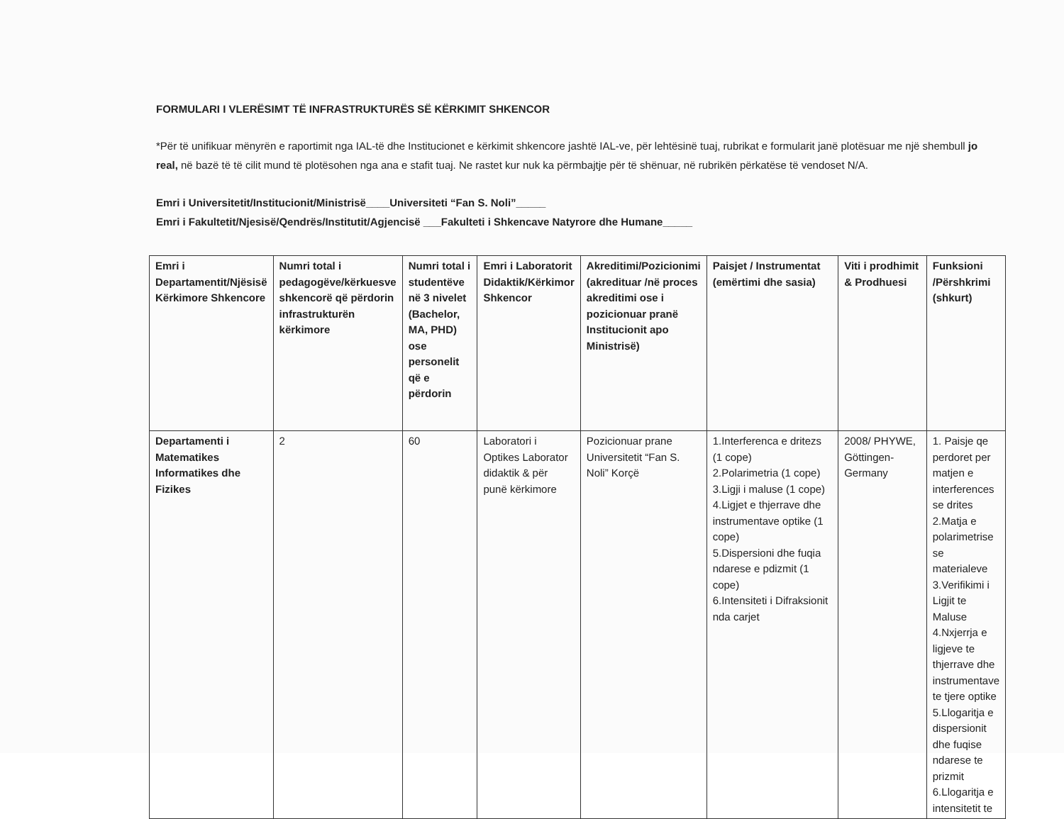FORMULARI I VLERËSIMT TË INFRASTRUKTURËS SË KËRKIMIT SHKENCOR
*Për të unifikuar mënyrën e raportimit nga IAL-të dhe Institucionet e kërkimit shkencore jashtë IAL-ve, për lehtësinë tuaj, rubrikat e formularit janë plotësuar me një shembull jo real, në bazë të të cilit mund të plotësohen nga ana e stafit tuaj. Ne rastet kur nuk ka përmbajtje për të shënuar, në rubrikën përkatëse të vendoset N/A.
Emri i Universitetit/Institucionit/Ministrisë____Universiteti “Fan S. Noli”_____
Emri i Fakultetit/Njesisë/Qendrës/Institutit/Agjencisë ___Fakulteti i Shkencave Natyrore dhe Humane_____
| Emri i Departamentit/Njësisë Kërkimore Shkencore | Numri total i pedagogëve/kërkuesve shkencorë që përdorin infrastrukturën kërkimore | Numri total i studentëve në 3 nivelet (Bachelor, MA, PHD) ose personelit që e përdorin | Emri i Laboratorit Didaktik/Kërkimor Shkencor | Akreditimi/Pozicionimi (akredituar /në proces akreditimi ose i pozicionuar pranë Institucionit apo Ministrisë) | Paisjet / Instrumentat (emërtimi dhe sasia) | Viti i prodhimit & Prodhuesi | Funksioni /Përshkrimi (shkurt) |
| --- | --- | --- | --- | --- | --- | --- | --- |
| Departamenti i Matematikes Informatikes dhe Fizikes | 2 | 60 | Laboratori i Optikes Laborator didaktik & për punë kërkimore | Pozicionuar prane Universitetit “Fan S. Noli” Korçë | 1.Interferenca e dritezs (1 cope) 2.Polarimetria (1 cope) 3.Ligji i maluse (1 cope) 4.Ligjet e thjerrave dhe instrumentave optike (1 cope) 5.Dispersioni dhe fuqia ndarese e pdizmit (1 cope) 6.Intensiteti i Difraksionit nda carjet | 2008/ PHYWE, Göttingen-Germany | 1. Paisje qe perdoret per matjen e interferences se drites 2.Matja e polarimetrise se materialeve 3.Verifikimi i Ligjit te Maluse 4.Nxjerrja e ligjeve te thjerrave dhe instrumentave te tjere optike 5.Llogaritja e dispersionit dhe fuqise ndarese te prizmit 6.Llogaritja e intensitetit te |